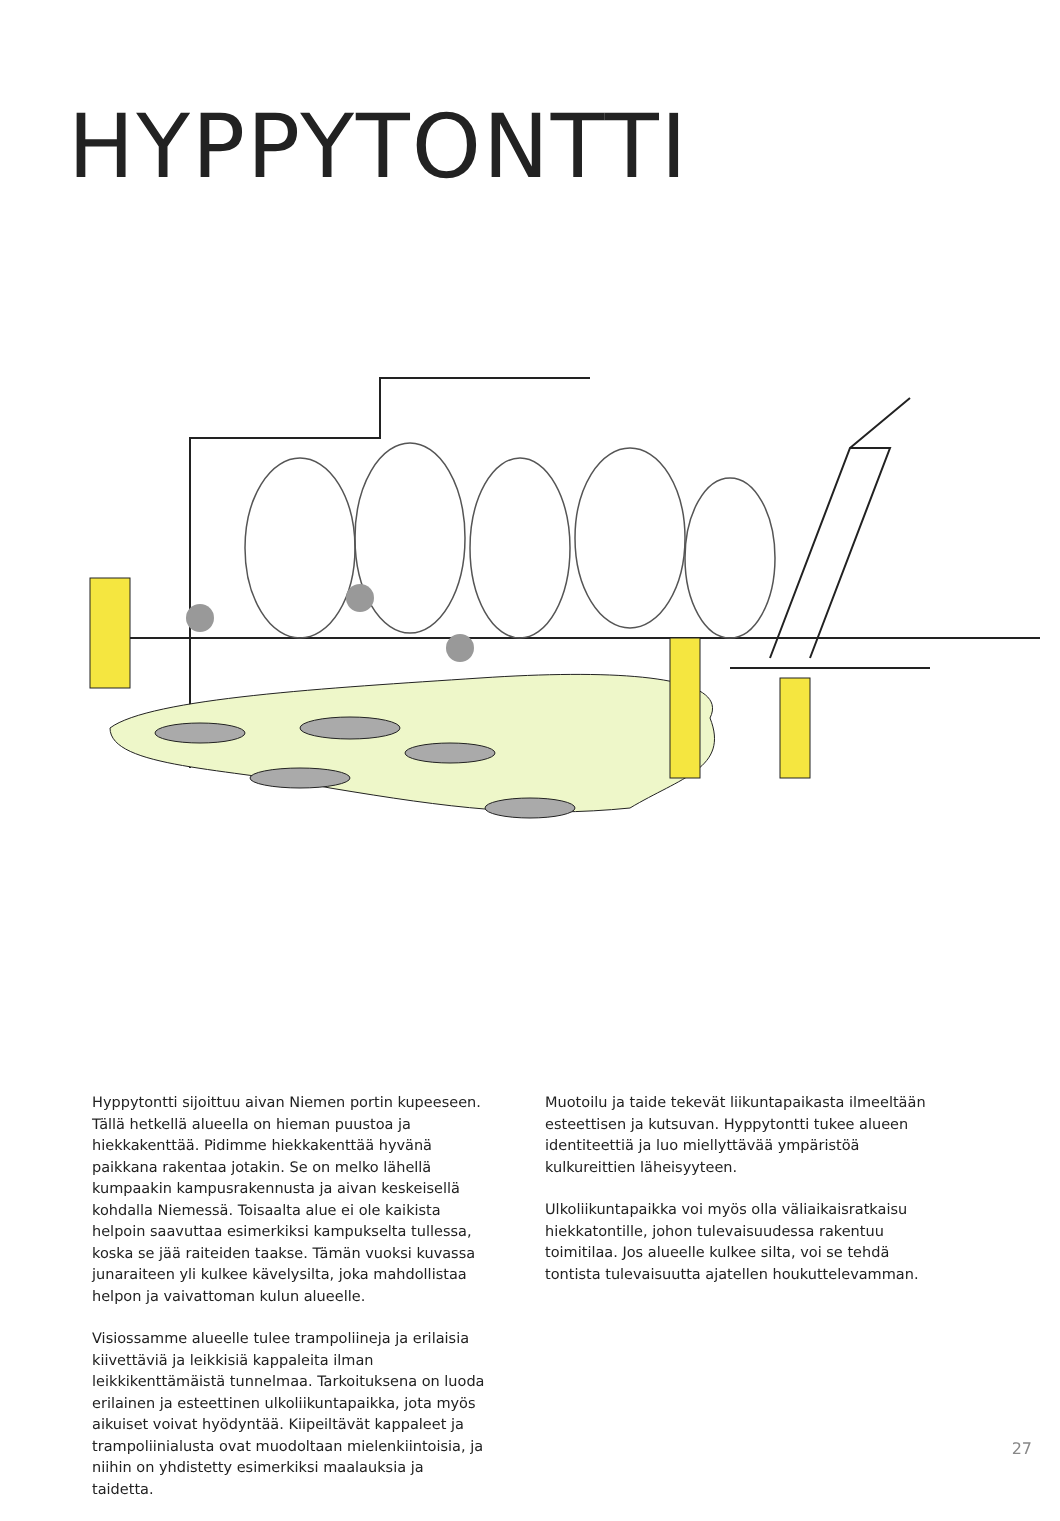HYPPYTONTTI
Hyppytontti sijoittuu aivan Niemen portin kupeeseen. Tällä hetkellä alueella on hieman puustoa ja hiekkakenttää. Pidimme hiekkakenttää hyvänä paikkana rakentaa jotakin. Se on melko lähellä kumpaakin kampusrakennusta ja aivan keskeisellä kohdalla Niemessä. Toisaalta alue ei ole kaikista helpoin saavuttaa esimerkiksi kampukselta tullessa, koska se jää raiteiden taakse. Tämän vuoksi kuvassa junaraiteen yli kulkee kävelysilta, joka mahdollistaa helpon ja vaivattoman kulun alueelle.
Visiossamme alueelle tulee trampoliineja ja erilaisia kiivettäviä ja leikkisiä kappaleita ilman leikkikenttämäistä tunnelmaa. Tarkoituksena on luoda erilainen ja esteettinen ulkoliikuntapaikka, jota myös aikuiset voivat hyödyntää. Kiipeiltävät kappaleet ja trampoliinialusta ovat muodoltaan mielenkiintoisia, ja niihin on yhdistetty esimerkiksi maalauksia ja taidetta.
Muotoilu ja taide tekevät liikuntapaikasta ilmeeltään esteettisen ja kutsuvan. Hyppytontti tukee alueen identiteettiä ja luo miellyttävää ympäristöä kulkureittien läheisyyteen.
Ulkoliikuntapaikka voi myös olla väliaikaisratkaisu hiekkatontille, johon tulevaisuudessa rakentuu toimitilaa. Jos alueelle kulkee silta, voi se tehdä tontista tulevaisuutta ajatellen houkuttelevamman.
27